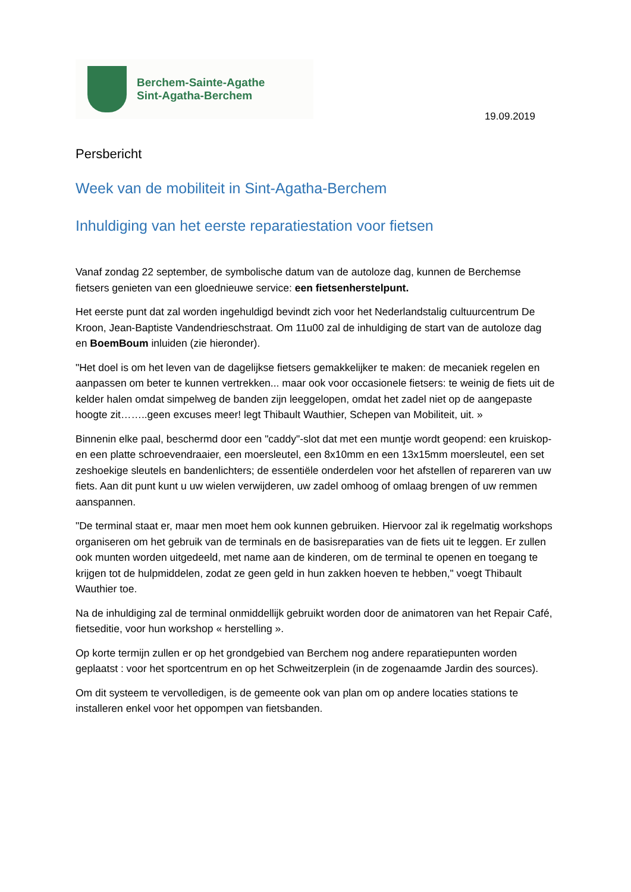Berchem-Sainte-Agathe
Sint-Agatha-Berchem
19.09.2019
Persbericht
Week van de mobiliteit in Sint-Agatha-Berchem
Inhuldiging van het eerste reparatiestation voor fietsen
Vanaf zondag 22 september, de symbolische datum van de autoloze dag, kunnen de Berchemse fietsers genieten van een gloednieuwe service: een fietsenherstelpunt.
Het eerste punt dat zal worden ingehuldigd bevindt zich voor het Nederlandstalig cultuurcentrum De Kroon, Jean-Baptiste Vandendrieschstraat. Om 11u00 zal de inhuldiging de start van de autoloze dag en BoemBoum inluiden (zie hieronder).
"Het doel is om het leven van de dagelijkse fietsers gemakkelijker te maken: de mecaniek regelen en aanpassen om beter te kunnen vertrekken... maar ook voor occasionele fietsers: te weinig de fiets uit de kelder halen omdat simpelweg de banden zijn leeggelopen, omdat het zadel niet op de aangepaste hoogte zit……..geen excuses meer! legt Thibault Wauthier, Schepen van Mobiliteit, uit. »
Binnenin elke paal, beschermd door een "caddy"-slot dat met een muntje wordt geopend: een kruiskop- en een platte schroevendraaier, een moersleutel, een 8x10mm en een 13x15mm moersleutel, een set zeshoekige sleutels en bandenlichters; de essentiële onderdelen voor het afstellen of repareren van uw fiets. Aan dit punt kunt u uw wielen verwijderen, uw zadel omhoog of omlaag brengen of uw remmen aanspannen.
"De terminal staat er, maar men moet hem ook kunnen gebruiken. Hiervoor zal ik regelmatig workshops organiseren om het gebruik van de terminals en de basisreparaties van de fiets uit te leggen. Er zullen ook munten worden uitgedeeld, met name aan de kinderen, om de terminal te openen en toegang te krijgen tot de hulpmiddelen, zodat ze geen geld in hun zakken hoeven te hebben," voegt Thibault Wauthier toe.
Na de inhuldiging zal de terminal onmiddellijk gebruikt worden door de animatoren van het Repair Café, fietseditie, voor hun workshop « herstelling ».
Op korte termijn zullen er op het grondgebied van Berchem nog andere reparatiepunten worden geplaatst : voor het sportcentrum en op het Schweitzerplein (in de zogenaamde Jardin des sources).
Om dit systeem te vervolledigen, is de gemeente ook van plan om op andere locaties stations te installeren enkel voor het oppompen van fietsbanden.